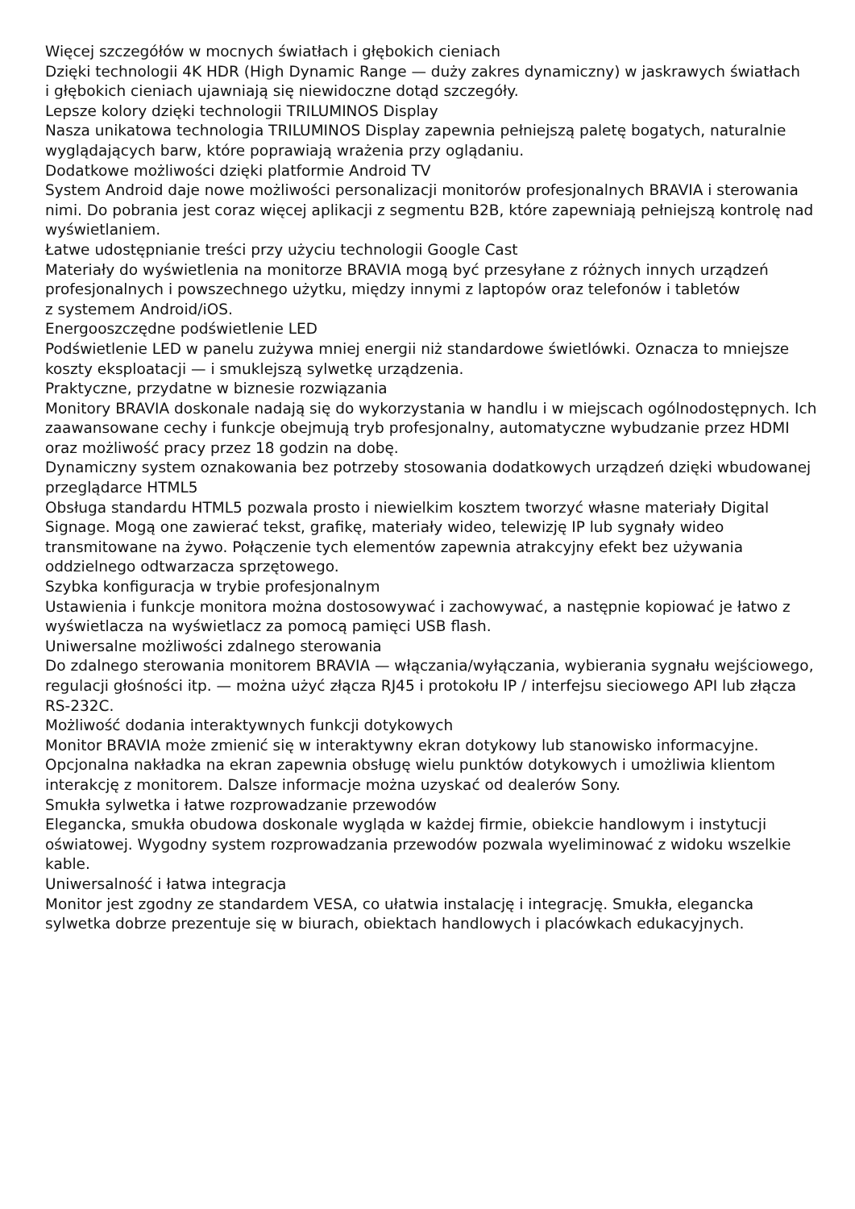Więcej szczegółów w mocnych światłach i głębokich cieniach
Dzięki technologii 4K HDR (High Dynamic Range — duży zakres dynamiczny) w jaskrawych światłach
i głębokich cieniach ujawniają się niewidoczne dotąd szczegóły.
Lepsze kolory dzięki technologii TRILUMINOS Display
Nasza unikatowa technologia TRILUMINOS Display zapewnia pełniejszą paletę bogatych, naturalnie wyglądających barw, które poprawiają wrażenia przy oglądaniu.
Dodatkowe możliwości dzięki platformie Android TV
System Android daje nowe możliwości personalizacji monitorów profesjonalnych BRAVIA i sterowania nimi. Do pobrania jest coraz więcej aplikacji z segmentu B2B, które zapewniają pełniejszą kontrolę nad wyświetlaniem.
Łatwe udostępnianie treści przy użyciu technologii Google Cast
Materiały do wyświetlenia na monitorze BRAVIA mogą być przesyłane z różnych innych urządzeń profesjonalnych i powszechnego użytku, między innymi z laptopów oraz telefonów i tabletów
z systemem Android/iOS.
Energooszczędne podświetlenie LED
Podświetlenie LED w panelu zużywa mniej energii niż standardowe świetlówki. Oznacza to mniejsze koszty eksploatacji — i smuklejszą sylwetkę urządzenia.
Praktyczne, przydatne w biznesie rozwiązania
Monitory BRAVIA doskonale nadają się do wykorzystania w handlu i w miejscach ogólnodostępnych. Ich zaawansowane cechy i funkcje obejmują tryb profesjonalny, automatyczne wybudzanie przez HDMI oraz możliwość pracy przez 18 godzin na dobę.
Dynamiczny system oznakowania bez potrzeby stosowania dodatkowych urządzeń dzięki wbudowanej przeglądarce HTML5
Obsługa standardu HTML5 pozwala prosto i niewielkim kosztem tworzyć własne materiały Digital Signage. Mogą one zawierać tekst, grafikę, materiały wideo, telewizję IP lub sygnały wideo transmitowane na żywo. Połączenie tych elementów zapewnia atrakcyjny efekt bez używania oddzielnego odtwarzacza sprzętowego.
Szybka konfiguracja w trybie profesjonalnym
Ustawienia i funkcje monitora można dostosowywać i zachowywać, a następnie kopiować je łatwo z wyświetlacza na wyświetlacz za pomocą pamięci USB flash.
Uniwersalne możliwości zdalnego sterowania
Do zdalnego sterowania monitorem BRAVIA — włączania/wyłączania, wybierania sygnału wejściowego, regulacji głośności itp. — można użyć złącza RJ45 i protokołu IP / interfejsu sieciowego API lub złącza RS-232C.
Możliwość dodania interaktywnych funkcji dotykowych
Monitor BRAVIA może zmienić się w interaktywny ekran dotykowy lub stanowisko informacyjne. Opcjonalna nakładka na ekran zapewnia obsługę wielu punktów dotykowych i umożliwia klientom interakcję z monitorem. Dalsze informacje można uzyskać od dealerów Sony.
Smukła sylwetka i łatwe rozprowadzanie przewodów
Elegancka, smukła obudowa doskonale wygląda w każdej firmie, obiekcie handlowym i instytucji oświatowej. Wygodny system rozprowadzania przewodów pozwala wyeliminować z widoku wszelkie kable.
Uniwersalność i łatwa integracja
Monitor jest zgodny ze standardem VESA, co ułatwia instalację i integrację. Smukła, elegancka sylwetka dobrze prezentuje się w biurach, obiektach handlowych i placówkach edukacyjnych.